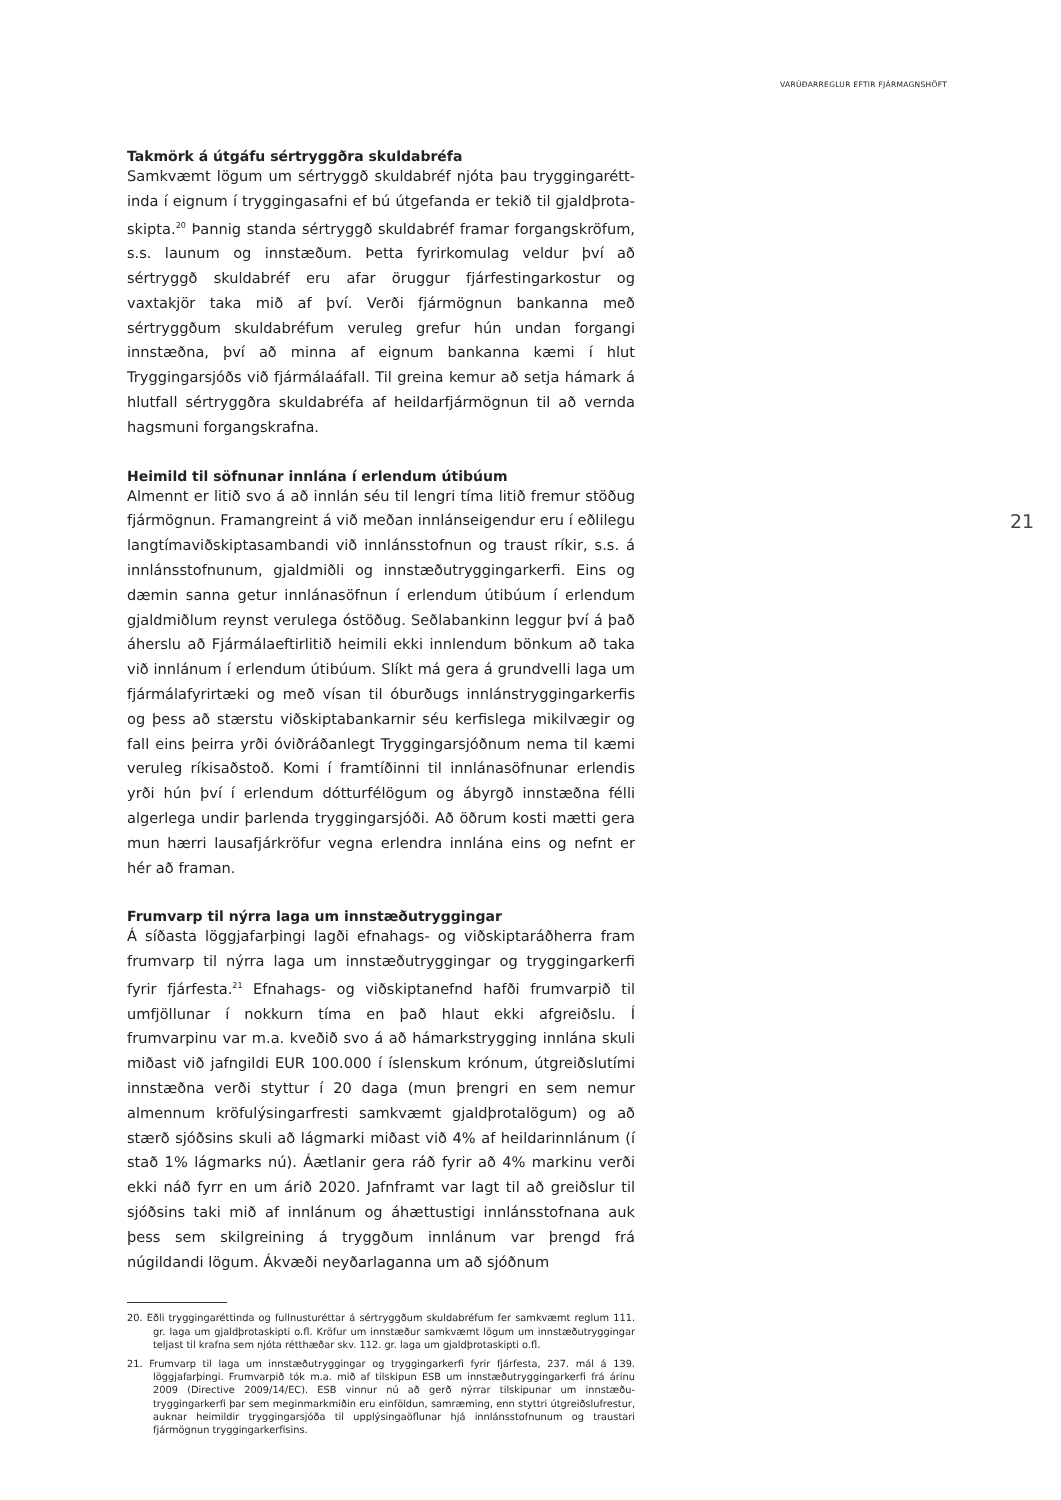VARÚÐARREGLUR EFTIR FJÁRMAGNSHÖFT
21
Takmörk á útgáfu sértryggðra skuldabréfa
Samkvæmt lögum um sértryggð skuldabréf njóta þau tryggingarétt­inda í eignum í tryggingasafni ef bú útgefanda er tekið til gjaldþrota­skipta.<sup>20</sup> Þannig standa sértryggð skuldabréf framar forgangskröfum, s.s. launum og innstæðum. Þetta fyrirkomulag veldur því að sértryggð skuldabréf eru afar öruggur fjárfestingarkostur og vaxtakjör taka mið af því. Verði fjármögnun bankanna með sértryggðum skuldabréfum veruleg grefur hún undan forgangi innstæðna, því að minna af eign­um bankanna kæmi í hlut Tryggingarsjóðs við fjármálaáfall. Til greina kemur að setja hámark á hlutfall sértryggðra skuldabréfa af heildarfjár­mögnun til að vernda hagsmuni forgangskrafna.
Heimild til söfnunar innlána í erlendum útibúum
Almennt er litið svo á að innlán séu til lengri tíma litið fremur stöðug fjármögnun. Framangreint á við meðan innlánseigendur eru í eðlilegu langtímaviðskiptasambandi við innlánsstofnun og traust ríkir, s.s. á innlánsstofnunum, gjaldmiðli og innstæðutryggingarkerfi. Eins og dæmin sanna getur innlánasöfnun í erlendum útibúum í erlendum gjaldmiðlum reynst verulega óstöðug. Seðlabankinn leggur því á það áherslu að Fjármálaeftirlitið heimili ekki innlendum bönkum að taka við innlánum í erlendum útibúum. Slíkt má gera á grundvelli laga um fjármálafyrirtæki og með vísan til óburðugs innlánstryggingarkerfis og þess að stærstu viðskiptabankarnir séu kerfislega mikilvægir og fall eins þeirra yrði óviðráðanlegt Tryggingarsjóðnum nema til kæmi veruleg ríkisaðstoð. Komi í framtíðinni til innlánasöfnunar erlendis yrði hún því í erlendum dótturfélögum og ábyrgð innstæðna félli algerlega undir þarlenda tryggingarsjóði. Að öðrum kosti mætti gera mun hærri lausa­fjárkröfur vegna erlendra innlána eins og nefnt er hér að framan.
Frumvarp til nýrra laga um innstæðutryggingar
Á síðasta löggjafarþingi lagði efnahags- og viðskiptaráðherra fram frumvarp til nýrra laga um innstæðutryggingar og tryggingarkerfi fyrir fjárfesta.<sup>21</sup> Efnahags- og viðskiptanefnd hafði frumvarpið til umfjöllun­ar í nokkurn tíma en það hlaut ekki afgreiðslu. Í frumvarpinu var m.a. kveðið svo á að hámarkstrygging innlána skuli miðast við jafngildi EUR 100.000 í íslenskum krónum, útgreiðslutími innstæðna verði styttur í 20 daga (mun þrengri en sem nemur almennum kröfulýsingarfresti sam­kvæmt gjaldþrotalögum) og að stærð sjóðsins skuli að lágmarki miðast við 4% af heildarinnlánum (í stað 1% lágmarks nú). Áætlanir gera ráð fyrir að 4% markinu verði ekki náð fyrr en um árið 2020. Jafnframt var lagt til að greiðslur til sjóðsins taki mið af innlánum og áhættustigi innlánsstofnana auk þess sem skilgreining á tryggðum innlánum var þrengd frá núgildandi lögum. Ákvæði neyðarlaganna um að sjóðnum
20. Eðli tryggingaréttinda og fullnusturéttar á sértryggðum skuldabréfum fer samkvæmt reglum 111. gr. laga um gjaldþrotaskipti o.fl. Kröfur um innstæður samkvæmt lögum um innstæðutryggingar teljast til krafna sem njóta rétthæðar skv. 112. gr. laga um gjald­þrotaskipti o.fl.
21. Frumvarp til laga um innstæðutryggingar og tryggingarkerfi fyrir fjárfesta, 237. mál á 139. löggjafarþingi. Frumvarpið tók m.a. mið af tilskipun ESB um innstæðutryggingarkerfi frá árinu 2009 (Directive 2009/14/EC). ESB vinnur nú að gerð nýrrar tilskipunar um innstæðu­tryggingarkerfi þar sem meginmarkmiðin eru einföldun, samræming, enn styttri útgreiðslu­frestur, auknar heimildir tryggingarsjóða til upplýsingaöflunar hjá innlánsstofnunum og traustari fjármögnun tryggingarkerfisins.